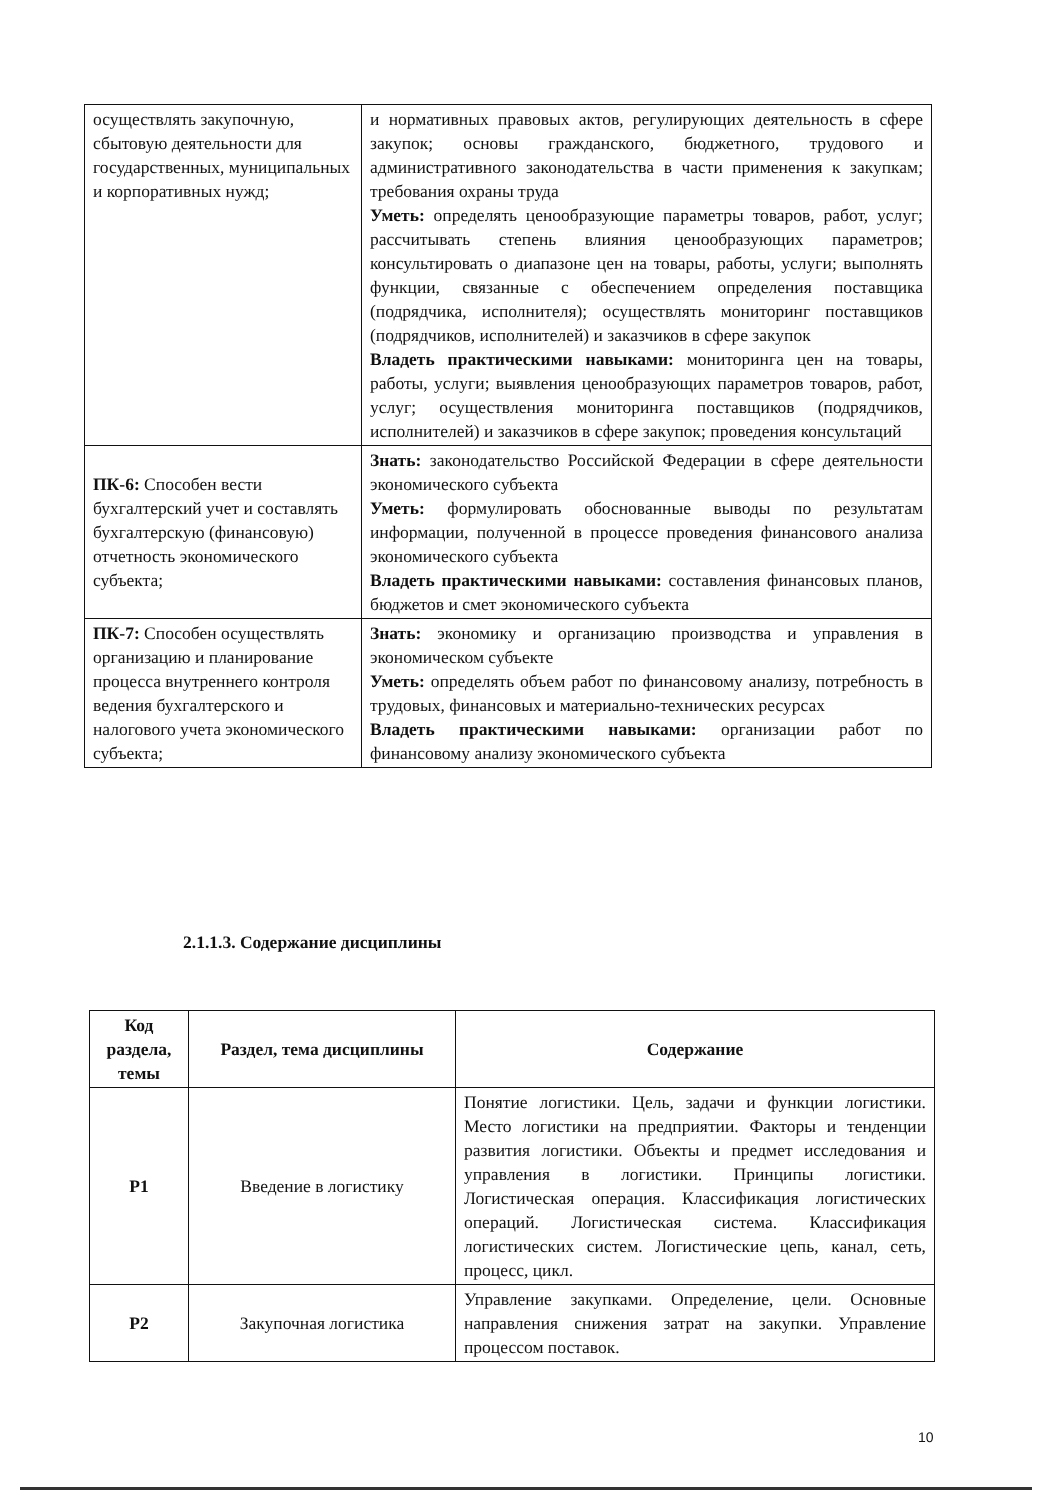| осуществлять закупочную, сбытовую деятельности для государственных, муниципальных и корпоративных нужд; | и нормативных правовых актов, регулирующих деятельность в сфере закупок; основы гражданского, бюджетного, трудового и административного законодательства в части применения к закупкам; требования охраны труда Уметь: определять ценообразующие параметры товаров, работ, услуг; рассчитывать степень влияния ценообразующих параметров; консультировать о диапазоне цен на товары, работы, услуги; выполнять функции, связанные с обеспечением определения поставщика (подрядчика, исполнителя); осуществлять мониторинг поставщиков (подрядчиков, исполнителей) и заказчиков в сфере закупок Владеть практическими навыками: мониторинга цен на товары, работы, услуги; выявления ценообразующих параметров товаров, работ, услуг; осуществления мониторинга поставщиков (подрядчиков, исполнителей) и заказчиков в сфере закупок; проведения консультаций |
| ПК-6: Способен вести бухгалтерский учет и составлять бухгалтерскую (финансовую) отчетность экономического субъекта; | Знать: законодательство Российской Федерации в сфере деятельности экономического субъекта Уметь: формулировать обоснованные выводы по результатам информации, полученной в процессе проведения финансового анализа экономического субъекта Владеть практическими навыками: составления финансовых планов, бюджетов и смет экономического субъекта |
| ПК-7: Способен осуществлять организацию и планирование процесса внутреннего контроля ведения бухгалтерского и налогового учета экономического субъекта; | Знать: экономику и организацию производства и управления в экономическом субъекте Уметь: определять объем работ по финансовому анализу, потребность в трудовых, финансовых и материально-технических ресурсах Владеть практическими навыками: организации работ по финансовому анализу экономического субъекта |
2.1.1.3. Содержание дисциплины
| Код раздела, темы | Раздел, тема дисциплины | Содержание |
| --- | --- | --- |
| Р1 | Введение в логистику | Понятие логистики. Цель, задачи и функции логистики. Место логистики на предприятии. Факторы и тенденции развития логистики. Объекты и предмет исследования и управления в логистики. Принципы логистики. Логистическая операция. Классификация логистических операций. Логистическая система. Классификация логистических систем. Логистические цепь, канал, сеть, процесс, цикл. |
| Р2 | Закупочная логистика | Управление закупками. Определение, цели. Основные направления снижения затрат на закупки. Управление процессом поставок. |
10